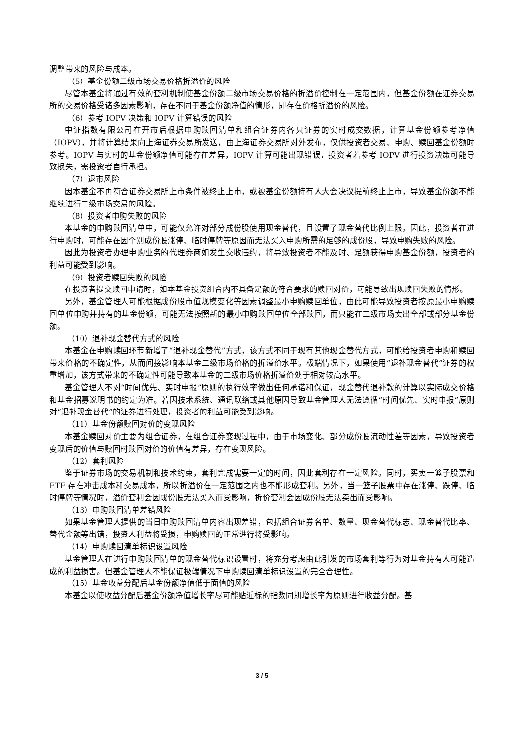调整带来的风险与成本。
（5）基金份额二级市场交易价格折溢价的风险
尽管本基金将通过有效的套利机制使基金份额二级市场交易价格的折溢价控制在一定范围内，但基金份额在证券交易所的交易价格受诸多因素影响，存在不同于基金份额净值的情形，即存在价格折溢价的风险。
（6）参考 IOPV 决策和 IOPV 计算错误的风险
中证指数有限公司在开市后根据申购赎回清单和组合证券内各只证券的实时成交数据，计算基金份额参考净值（IOPV），并将计算结果向上海证券交易所发送，由上海证券交易所对外发布，仅供投资者交易、申购、赎回基金份额时参考。IOPV 与实时的基金份额净值可能存在差异，IOPV 计算可能出现错误，投资者若参考 IOPV 进行投资决策可能导致损失，需投资者自行承担。
（7）退市风险
因本基金不再符合证券交易所上市条件被终止上市，或被基金份额持有人大会决议提前终止上市，导致基金份额不能继续进行二级市场交易的风险。
（8）投资者申购失败的风险
本基金的申购赎回清单中，可能仅允许对部分成份股使用现金替代，且设置了现金替代比例上限。因此，投资者在进行申购时，可能存在因个别成份股涨停、临时停牌等原因而无法买入申购所需的足够的成份股，导致申购失败的风险。
因此为投资者办理申购业务的代理券商如发生交收违约，将导致投资者不能及时、足额获得申购基金份额，投资者的利益可能受到影响。
（9）投资者赎回失败的风险
在投资者提交赎回申请时，如本基金投资组合内不具备足额的符合要求的赎回对价，可能导致出现赎回失败的情形。
另外，基金管理人可能根据成份股市值规模变化等因素调整最小申购赎回单位，由此可能导致投资者按原最小申购赎回单位申购并持有的基金份额，可能无法按照新的最小申购赎回单位全部赎回，而只能在二级市场卖出全部或部分基金份额。
（10）退补现金替代方式的风险
本基金在申购赎回环节新增了“退补现金替代”方式，该方式不同于现有其他现金替代方式，可能给投资者申购和赎回带来价格的不确定性，从而间接影响本基金二级市场价格的折溢价水平。极端情况下，如果使用“退补现金替代”证券的权重增加，该方式带来的不确定性可能导致本基金的二级市场价格折溢价处于相对较高水平。
基金管理人不对“时间优先、实时申报”原则的执行效率做出任何承诺和保证，现金替代退补款的计算以实际成交价格和基金招募说明书的约定为准。若因技术系统、通讯联络或其他原因导致基金管理人无法遵循“时间优先、实时申报”原则对“退补现金替代”的证券进行处理，投资者的利益可能受到影响。
（11）基金份额赎回对价的变现风险
本基金赎回对价主要为组合证券，在组合证券变现过程中，由于市场变化、部分成份股流动性差等因素，导致投资者变现后的价值与赎回时赎回对价的价值有差异，存在变现风险。
（12）套利风险
鉴于证券市场的交易机制和技术约束，套利完成需要一定的时间，因此套利存在一定风险。同时，买卖一篮子股票和 ETF 存在冲击成本和交易成本，所以折溢价在一定范围之内也不能形成套利。另外，当一篮子股票中存在涨停、跌停、临时停牌等情况时，溢价套利会因成份股无法买入而受影响，折价套利会因成份股无法卖出而受影响。
（13）申购赎回清单差错风险
如果基金管理人提供的当日申购赎回清单内容出现差错，包括组合证券名单、数量、现金替代标志、现金替代比率、替代金额等出错，投资人利益将受损，申购赎回的正常进行将受影响。
（14）申购赎回清单标识设置风险
基金管理人在进行申购赎回清单的现金替代标识设置时，将充分考虑由此引发的市场套利等行为对基金持有人可能造成的利益损害。但基金管理人不能保证极端情况下申购赎回清单标识设置的完全合理性。
（15）基金收益分配后基金份额净值低于面值的风险
本基金以使收益分配后基金份额净值增长率尽可能贴近标的指数同期增长率为原则进行收益分配。基
3 / 5